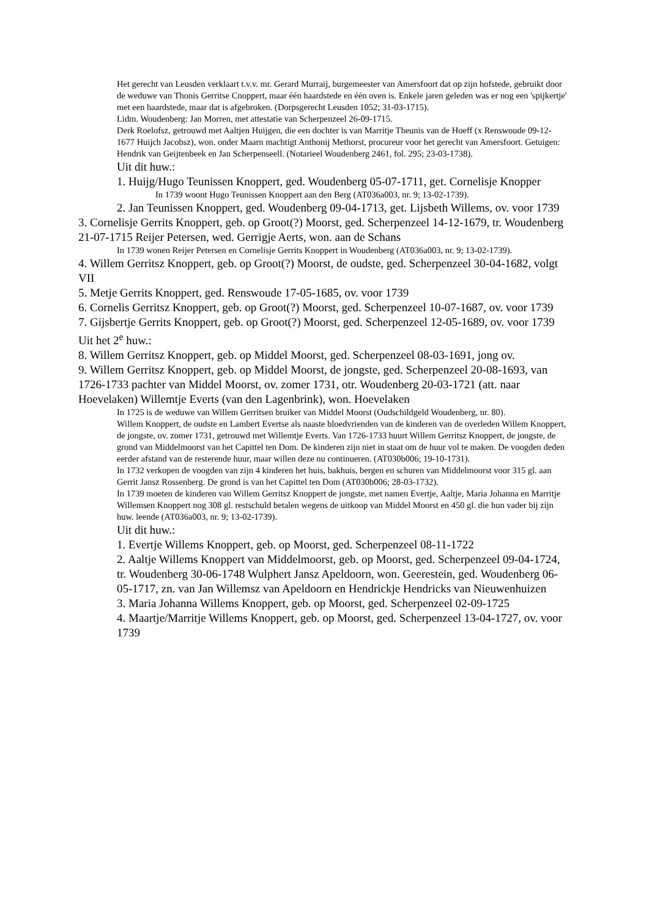Het gerecht van Leusden verklaart t.v.v. mr. Gerard Murraij, burgemeester van Amersfoort dat op zijn hofstede, gebruikt door de weduwe van Thonis Gerritse Cnoppert, maar één haardstede en één oven is. Enkele jaren geleden was er nog een 'spijkertje' met een haardstede, maar dat is afgebroken. (Dorpsgerecht Leusden 1052; 31-03-1715).
Lidm. Woudenberg: Jan Morren, met attestatie van Scherpenzeel 26-09-1715.
Derk Roelofsz, getrouwd met Aaltjen Huijgen, die een dochter is van Marritje Theunis van de Hoeff (x Renswoude 09-12-1677 Huijch Jacobsz), won. onder Maarn machtigt Anthonij Methorst, procureur voor het gerecht van Amersfoort. Getuigen: Hendrik van Geijtenbeek en Jan Scherpenseell. (Notarieel Woudenberg 2461, fol. 295; 23-03-1738).
Uit dit huw.:
1. Huijg/Hugo Teunissen Knoppert, ged. Woudenberg 05-07-1711, get. Cornelisje Knopper
In 1739 woont Hugo Teunissen Knoppert aan den Berg (AT036a003, nr. 9; 13-02-1739).
2. Jan Teunissen Knoppert, ged. Woudenberg 09-04-1713, get. Lijsbeth Willems, ov. voor 1739
3. Cornelisje Gerrits Knoppert, geb. op Groot(?) Moorst, ged. Scherpenzeel 14-12-1679, tr. Woudenberg 21-07-1715 Reijer Petersen, wed. Gerrigje Aerts, won. aan de Schans
In 1739 wonen Reijer Petersen en Cornelisje Gerrits Knoppert in Woudenberg (AT036a003, nr. 9; 13-02-1739).
4. Willem Gerritsz Knoppert, geb. op Groot(?) Moorst, de oudste, ged. Scherpenzeel 30-04-1682, volgt VII
5. Metje Gerrits Knoppert, ged. Renswoude 17-05-1685, ov. voor 1739
6. Cornelis Gerritsz Knoppert, geb. op Groot(?) Moorst, ged. Scherpenzeel 10-07-1687, ov. voor 1739
7. Gijsbertje Gerrits Knoppert, geb. op Groot(?) Moorst, ged. Scherpenzeel 12-05-1689, ov. voor 1739
Uit het 2<sup>e</sup> huw.:
8. Willem Gerritsz Knoppert, geb. op Middel Moorst, ged. Scherpenzeel 08-03-1691, jong ov.
9. Willem Gerritsz Knoppert, geb. op Middel Moorst, de jongste, ged. Scherpenzeel 20-08-1693, van 1726-1733 pachter van Middel Moorst, ov. zomer 1731, otr. Woudenberg 20-03-1721 (att. naar Hoevelaken) Willemtje Everts (van den Lagenbrink), won. Hoevelaken
In 1725 is de weduwe van Willem Gerritsen bruiker van Middel Moorst (Oudschildgeld Woudenberg, nr. 80).
Willem Knoppert, de oudste en Lambert Evertse als naaste bloedvrienden van de kinderen van de overleden Willem Knoppert, de jongste, ov. zomer 1731, getrouwd met Willemtje Everts. Van 1726-1733 huurt Willem Gerritsz Knoppert, de jongste, de grond van Middelmoorst van het Capittel ten Dom. De kinderen zijn niet in staat om de huur vol te maken. De voogden deden eerder afstand van de resterende huur, maar willen deze nu continueren. (AT030b006; 19-10-1731).
In 1732 verkopen de voogden van zijn 4 kinderen het huis, bakhuis, bergen en schuren van Middelmoorst voor 315 gl. aan Gerrit Jansz Rossenberg. De grond is van het Capittel ten Dom (AT030b006; 28-03-1732).
In 1739 moeten de kinderen van Willem Gerritsz Knoppert de jongste, met namen Evertje, Aaltje, Maria Johanna en Marritje Willemsen Knoppert nog 308 gl. restschuld betalen wegens de uitkoop van Middel Moorst en 450 gl. die hun vader bij zijn huw. leende (AT036a003, nr. 9; 13-02-1739).
Uit dit huw.:
1. Evertje Willems Knoppert, geb. op Moorst, ged. Scherpenzeel 08-11-1722
2. Aaltje Willems Knoppert van Middelmoorst, geb. op Moorst, ged. Scherpenzeel 09-04-1724, tr. Woudenberg 30-06-1748 Wulphert Jansz Apeldoorn, won. Geerestein, ged. Woudenberg 06-05-1717, zn. van Jan Willemsz van Apeldoorn en Hendrickje Hendricks van Nieuwenhuizen
3. Maria Johanna Willems Knoppert, geb. op Moorst, ged. Scherpenzeel 02-09-1725
4. Maartje/Marritje Willems Knoppert, geb. op Moorst, ged. Scherpenzeel 13-04-1727, ov. voor 1739